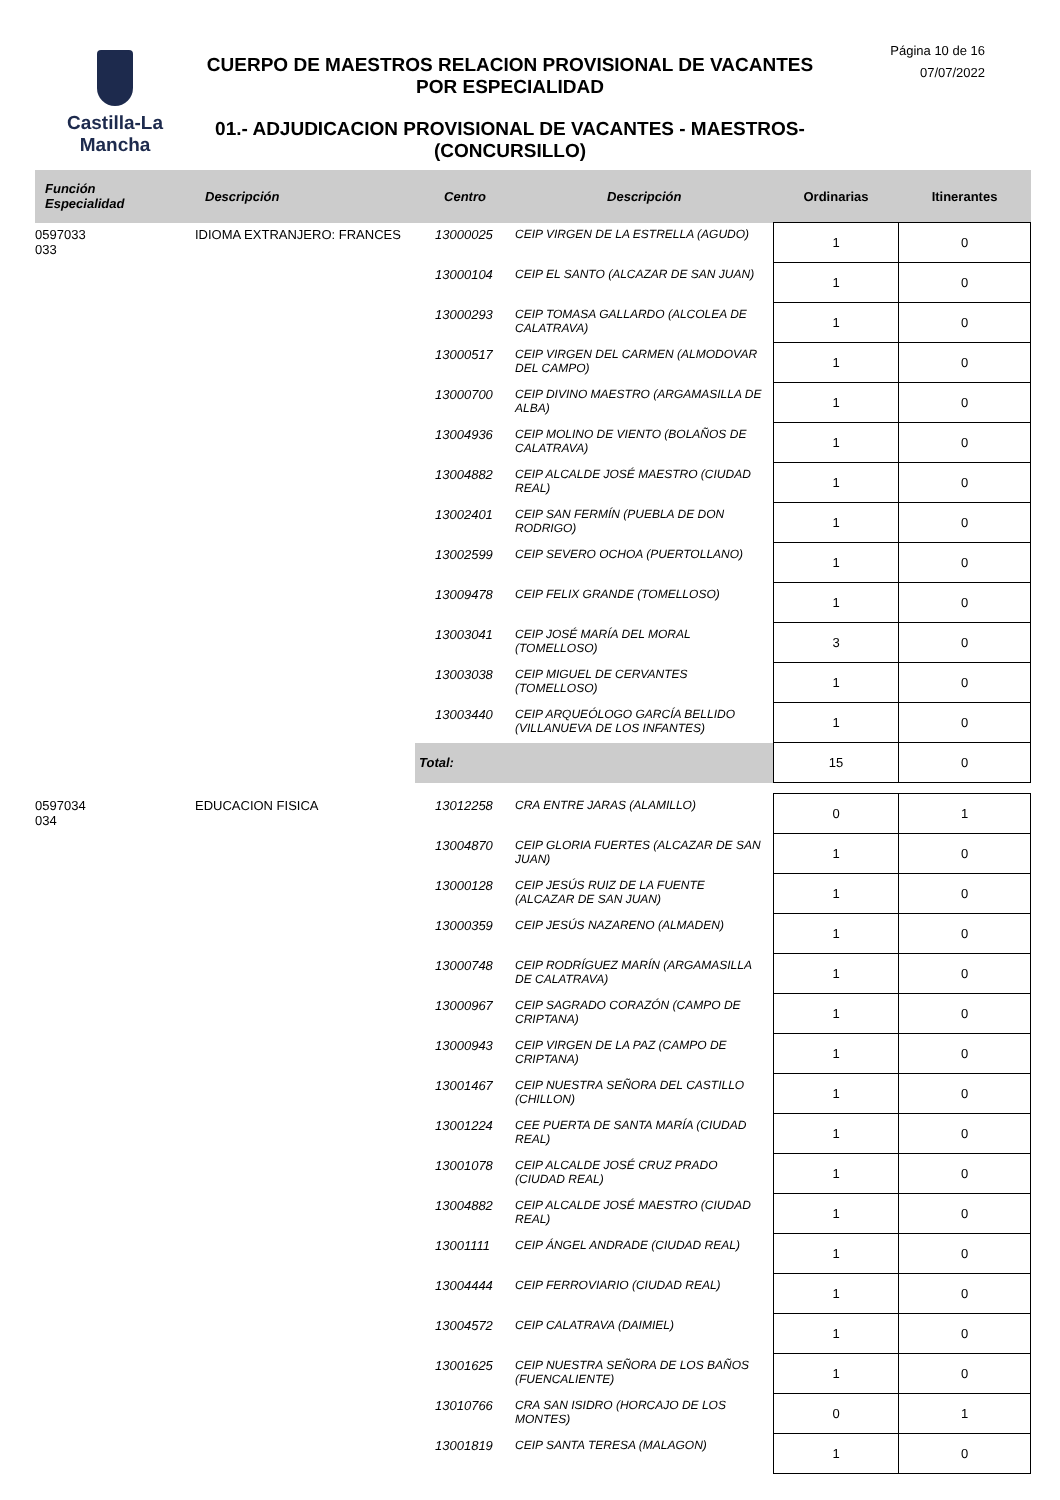Castilla-La Mancha
CUERPO DE MAESTROS RELACION PROVISIONAL DE VACANTES POR ESPECIALIDAD
01.- ADJUDICACION PROVISIONAL DE VACANTES - MAESTROS- (CONCURSILLO)
Página 10 de 16
07/07/2022
| Función Especialidad | Descripción | Centro | Descripción | Ordinarias | Itinerantes |
| --- | --- | --- | --- | --- | --- |
| 0597033 033 | IDIOMA EXTRANJERO: FRANCES | 13000025 | CEIP VIRGEN DE LA ESTRELLA (AGUDO) | 1 | 0 |
| | | 13000104 | CEIP EL SANTO (ALCAZAR DE SAN JUAN) | 1 | 0 |
| | | 13000293 | CEIP TOMASA GALLARDO (ALCOLEA DE CALATRAVA) | 1 | 0 |
| | | 13000517 | CEIP VIRGEN DEL CARMEN (ALMODOVAR DEL CAMPO) | 1 | 0 |
| | | 13000700 | CEIP DIVINO MAESTRO (ARGAMASILLA DE ALBA) | 1 | 0 |
| | | 13004936 | CEIP MOLINO DE VIENTO (BOLAÑOS DE CALATRAVA) | 1 | 0 |
| | | 13004882 | CEIP ALCALDE JOSÉ MAESTRO (CIUDAD REAL) | 1 | 0 |
| | | 13002401 | CEIP SAN FERMÍN (PUEBLA DE DON RODRIGO) | 1 | 0 |
| | | 13002599 | CEIP SEVERO OCHOA (PUERTOLLANO) | 1 | 0 |
| | | 13009478 | CEIP FELIX GRANDE (TOMELLOSO) | 1 | 0 |
| | | 13003041 | CEIP JOSÉ MARÍA DEL MORAL (TOMELLOSO) | 3 | 0 |
| | | 13003038 | CEIP MIGUEL DE CERVANTES (TOMELLOSO) | 1 | 0 |
| | | 13003440 | CEIP ARQUEÓLOGO GARCÍA BELLIDO (VILLANUEVA DE LOS INFANTES) | 1 | 0 |
| | | Total: | | 15 | 0 |
| 0597034 034 | EDUCACION FISICA | 13012258 | CRA ENTRE JARAS (ALAMILLO) | 0 | 1 |
| | | 13004870 | CEIP GLORIA FUERTES (ALCAZAR DE SAN JUAN) | 1 | 0 |
| | | 13000128 | CEIP JESÚS RUIZ DE LA FUENTE (ALCAZAR DE SAN JUAN) | 1 | 0 |
| | | 13000359 | CEIP JESÚS NAZARENO (ALMADEN) | 1 | 0 |
| | | 13000748 | CEIP RODRÍGUEZ MARÍN (ARGAMASILLA DE CALATRAVA) | 1 | 0 |
| | | 13000967 | CEIP SAGRADO CORAZÓN (CAMPO DE CRIPTANA) | 1 | 0 |
| | | 13000943 | CEIP VIRGEN DE LA PAZ (CAMPO DE CRIPTANA) | 1 | 0 |
| | | 13001467 | CEIP NUESTRA SEÑORA DEL CASTILLO (CHILLON) | 1 | 0 |
| | | 13001224 | CEE PUERTA DE SANTA MARÍA (CIUDAD REAL) | 1 | 0 |
| | | 13001078 | CEIP ALCALDE JOSÉ CRUZ PRADO (CIUDAD REAL) | 1 | 0 |
| | | 13004882 | CEIP ALCALDE JOSÉ MAESTRO (CIUDAD REAL) | 1 | 0 |
| | | 13001111 | CEIP ÁNGEL ANDRADE (CIUDAD REAL) | 1 | 0 |
| | | 13004444 | CEIP FERROVIARIO (CIUDAD REAL) | 1 | 0 |
| | | 13004572 | CEIP CALATRAVA (DAIMIEL) | 1 | 0 |
| | | 13001625 | CEIP NUESTRA SEÑORA DE LOS BAÑOS (FUENCALIENTE) | 1 | 0 |
| | | 13010766 | CRA SAN ISIDRO (HORCAJO DE LOS MONTES) | 0 | 1 |
| | | 13001819 | CEIP SANTA TERESA (MALAGON) | 1 | 0 |